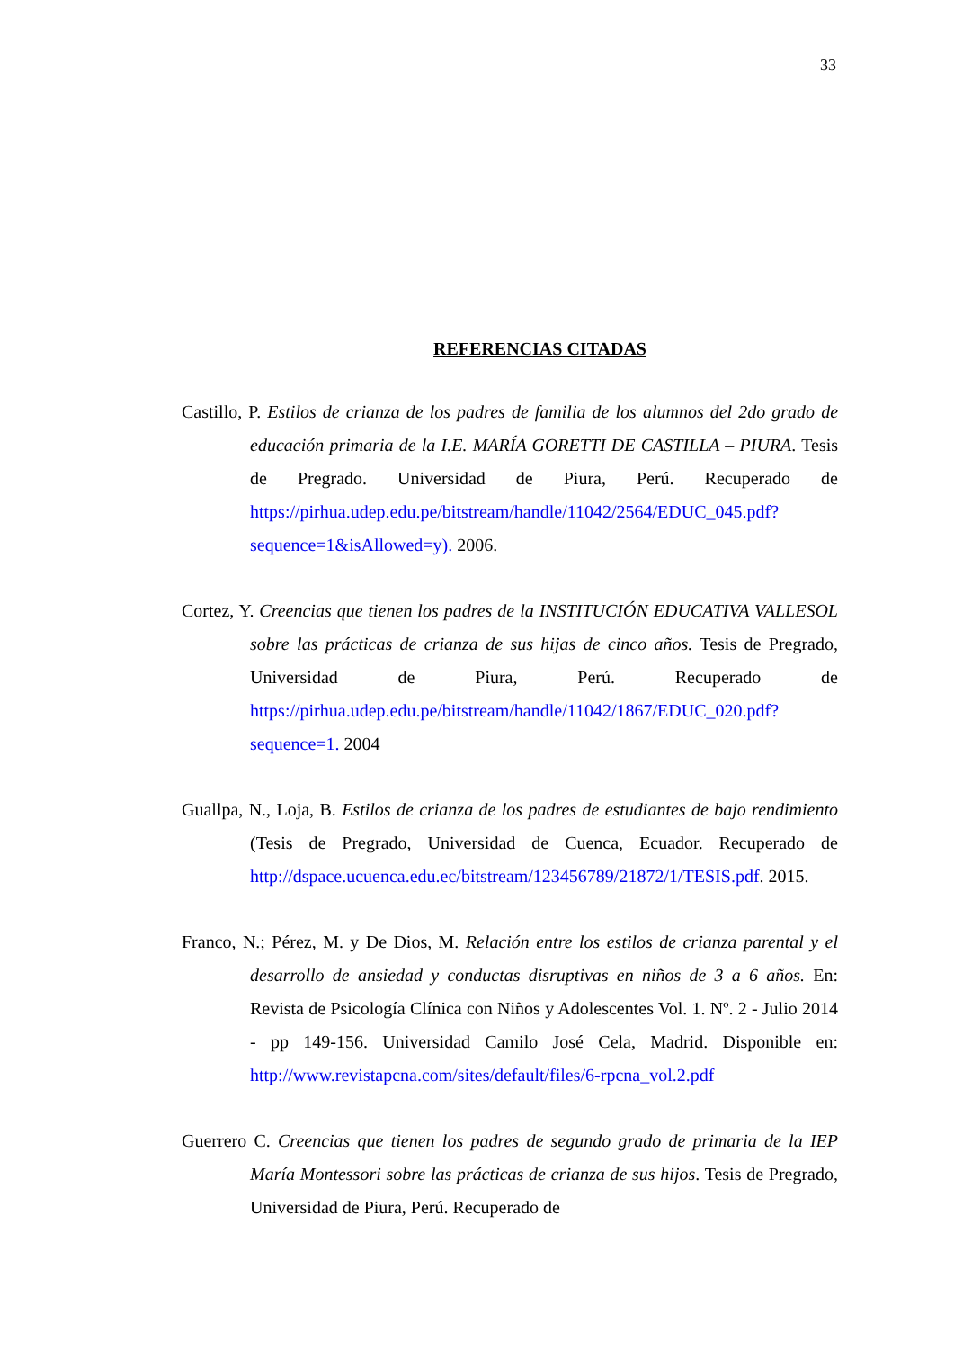33
REFERENCIAS CITADAS
Castillo, P. Estilos de crianza de los padres de familia de los alumnos del 2do grado de educación primaria de la I.E. MARÍA GORETTI DE CASTILLA – PIURA. Tesis de Pregrado. Universidad de Piura, Perú. Recuperado de https://pirhua.udep.edu.pe/bitstream/handle/11042/2564/EDUC_045.pdf?sequence=1&isAllowed=y). 2006.
Cortez, Y. Creencias que tienen los padres de la INSTITUCIÓN EDUCATIVA VALLESOL sobre las prácticas de crianza de sus hijas de cinco años. Tesis de Pregrado, Universidad de Piura, Perú. Recuperado de https://pirhua.udep.edu.pe/bitstream/handle/11042/1867/EDUC_020.pdf?sequence=1. 2004
Guallpa, N., Loja, B. Estilos de crianza de los padres de estudiantes de bajo rendimiento (Tesis de Pregrado, Universidad de Cuenca, Ecuador. Recuperado de http://dspace.ucuenca.edu.ec/bitstream/123456789/21872/1/TESIS.pdf. 2015.
Franco, N.; Pérez, M. y De Dios, M. Relación entre los estilos de crianza parental y el desarrollo de ansiedad y conductas disruptivas en niños de 3 a 6 años. En: Revista de Psicología Clínica con Niños y Adolescentes Vol. 1. Nº. 2 - Julio 2014 - pp 149-156. Universidad Camilo José Cela, Madrid. Disponible en: http://www.revistapcna.com/sites/default/files/6-rpcna_vol.2.pdf
Guerrero C. Creencias que tienen los padres de segundo grado de primaria de la IEP María Montessori sobre las prácticas de crianza de sus hijos. Tesis de Pregrado, Universidad de Piura, Perú. Recuperado de